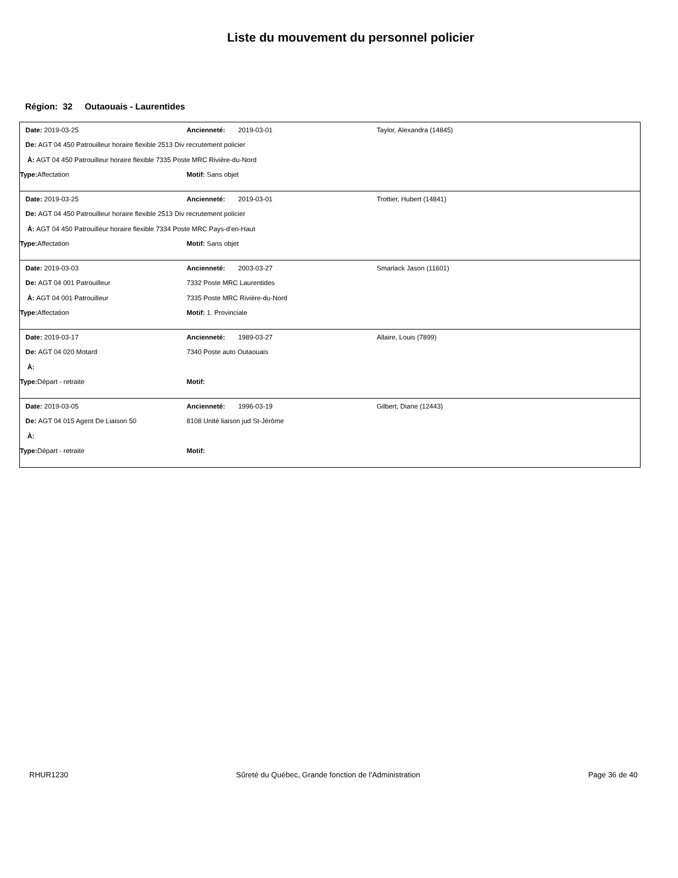Liste du mouvement du personnel policier
Région: 32 Outaouais - Laurentides
Date: 2019-03-25 Ancienneté: 2019-03-01 Taylor, Alexandra (14845)
De: AGT 04 450 Patrouilleur horaire flexible 2513 Div recrutement policier
À: AGT 04 450 Patrouilleur horaire flexible 7335 Poste MRC Rivière-du-Nord
Type: Affectation Motif: Sans objet
Date: 2019-03-25 Ancienneté: 2019-03-01 Trottier, Hubert (14841)
De: AGT 04 450 Patrouilleur horaire flexible 2513 Div recrutement policier
À: AGT 04 450 Patrouilleur horaire flexible 7334 Poste MRC Pays-d'en-Haut
Type: Affectation Motif: Sans objet
Date: 2019-03-03 Ancienneté: 2003-03-27 Smarlack Jason (11601)
De: AGT 04 001 Patrouilleur 7332 Poste MRC Laurentides
À: AGT 04 001 Patrouilleur 7335 Poste MRC Rivière-du-Nord
Type: Affectation Motif: 1. Provinciale
Date: 2019-03-17 Ancienneté: 1989-03-27 Allaire, Louis (7899)
De: AGT 04 020 Motard 7340 Poste auto Outaouais
À:
Type: Départ - retraite Motif:
Date: 2019-03-05 Ancienneté: 1996-03-19 Gilbert, Diane (12443)
De: AGT 04 015 Agent De Liaison 50 8108 Unité liaison jud St-Jérôme
À:
Type: Départ - retraite Motif:
RHUR1230 Sûreté du Québec, Grande fonction de l'Administration Page 36 de 40